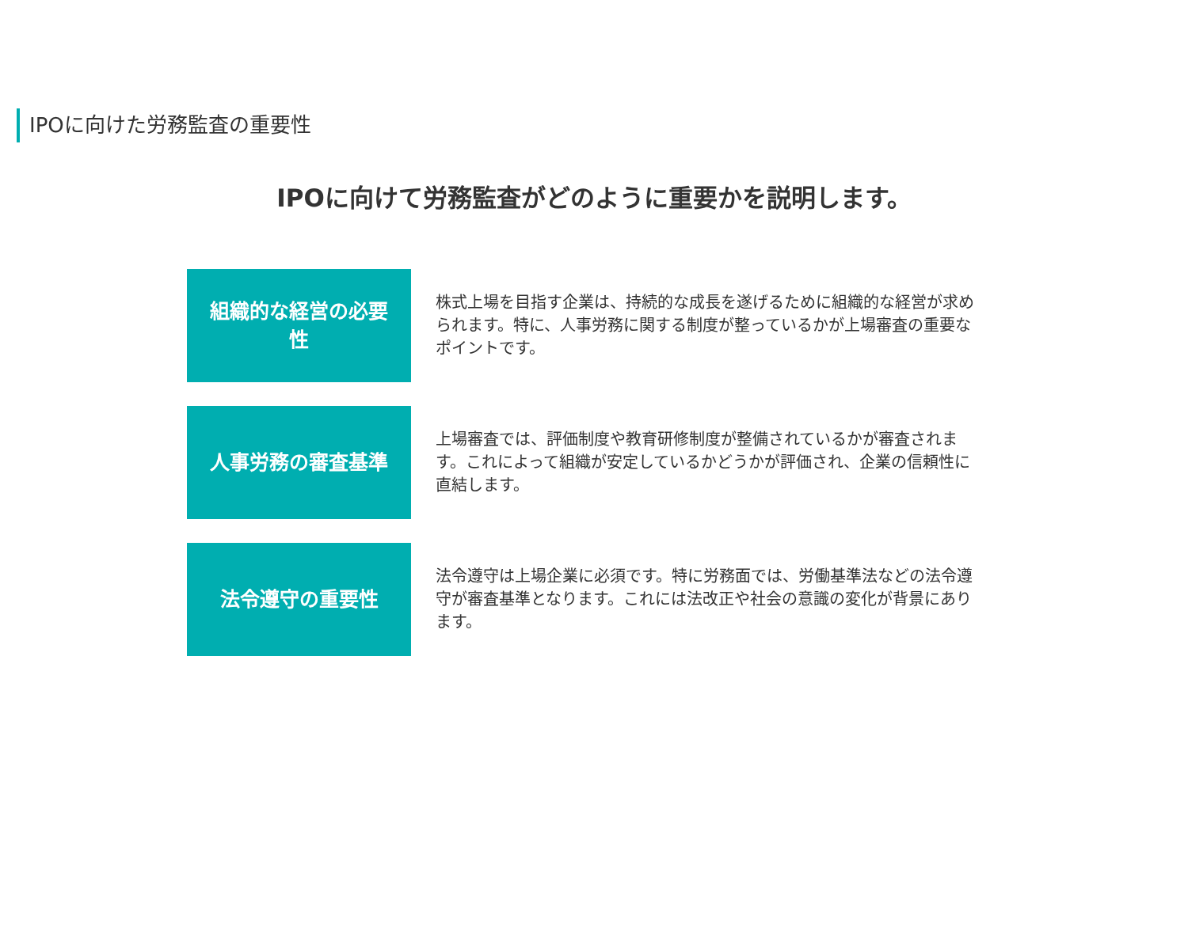IPOに向けた労務監査の重要性
IPOに向けて労務監査がどのように重要かを説明します。
組織的な経営の必要性
株式上場を目指す企業は、持続的な成長を遂げるために組織的な経営が求められます。特に、人事労務に関する制度が整っているかが上場審査の重要なポイントです。
人事労務の審査基準
上場審査では、評価制度や教育研修制度が整備されているかが審査されます。これによって組織が安定しているかどうかが評価され、企業の信頼性に直結します。
法令遵守の重要性
法令遵守は上場企業に必須です。特に労務面では、労働基準法などの法令遵守が審査基準となります。これには法改正や社会の意識の変化が背景にあります。